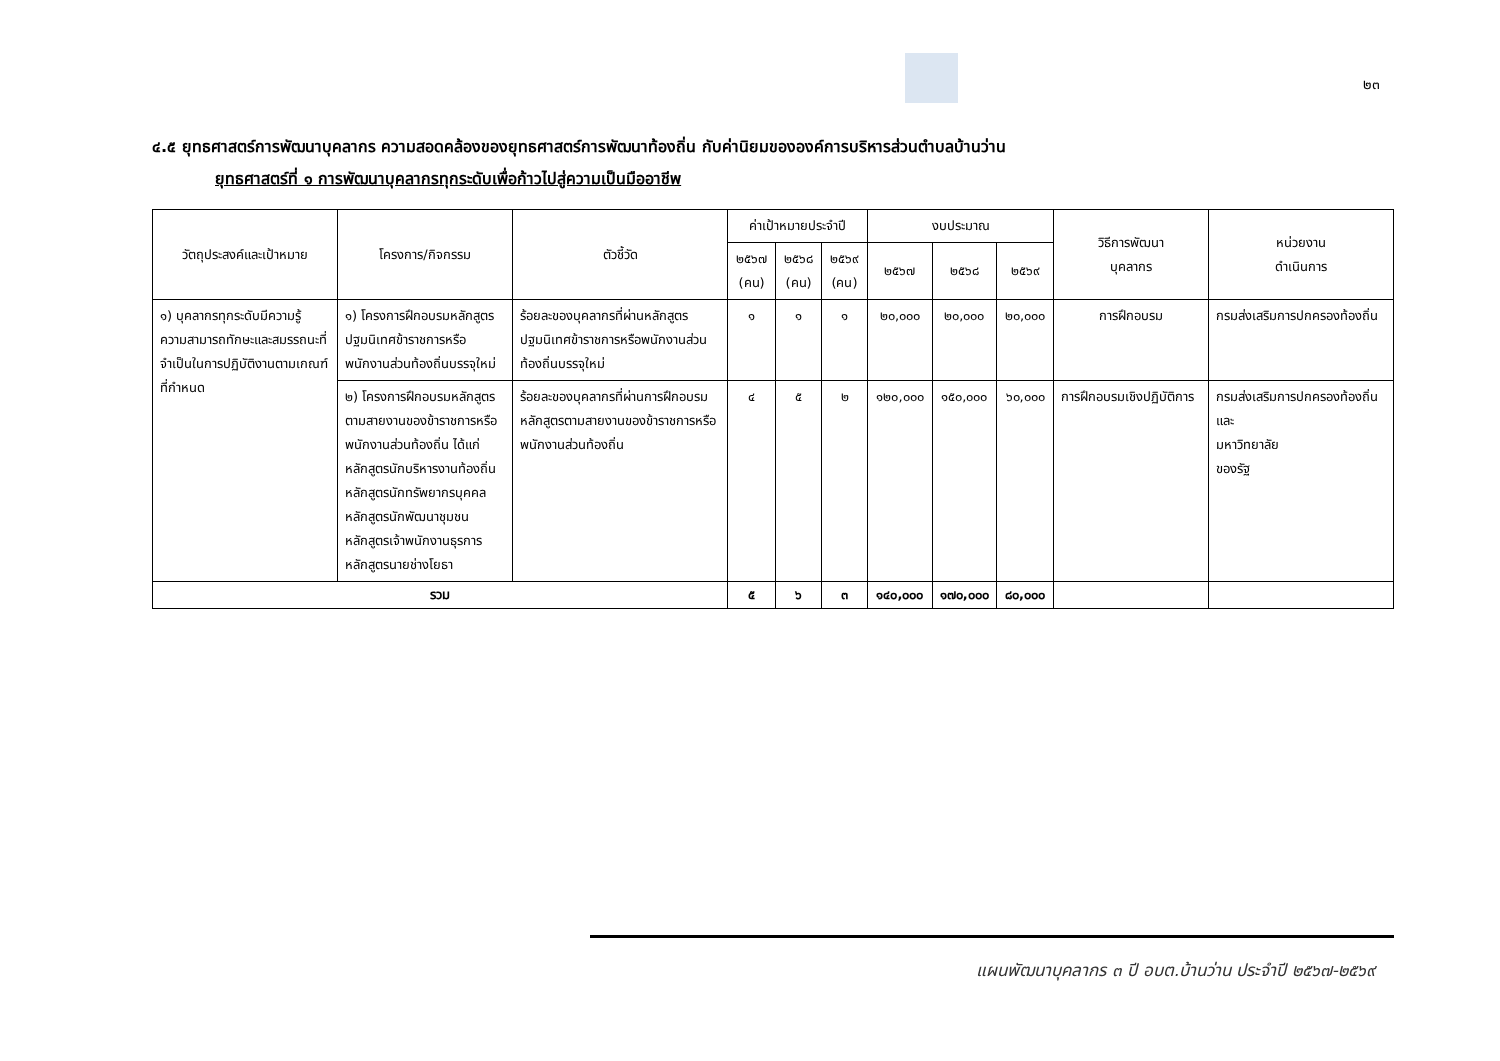๒๓
๔.๕ ยุทธศาสตร์การพัฒนาบุคลากร ความสอดคล้องของยุทธศาสตร์การพัฒนาท้องถิ่น กับค่านิยมขององค์การบริหารส่วนตำบลบ้านว่าน
ยุทธศาสตร์ที่ ๑ การพัฒนาบุคลากรทุกระดับเพื่อก้าวไปสู่ความเป็นมืออาชีพ
| วัตถุประสงค์และเป้าหมาย | โครงการ/กิจกรรม | ตัวชี้วัด | ค่าเป้าหมายประจำปี | | | งบประมาณ | | | วิธีการพัฒนา บุคลากร | หน่วยงาน ดำเนินการ |
| --- | --- | --- | --- | --- | --- | --- | --- | --- | --- | --- |
| | | | ๒๕๖๗ (คน) | ๒๕๖๘ (คน) | ๒๕๖๙ (คน) | ๒๕๖๗ | ๒๕๖๘ | ๒๕๖๙ | | |
| ๑) บุคลากรทุกระดับมีความรู้ ความสามารถทักษะและสมรรถนะที่จำเป็นในการปฏิบัติงานตามเกณฑ์ที่กำหนด | ๑) โครงการฝึกอบรมหลักสูตรปฐมนิเทศข้าราชการหรือพนักงานส่วนท้องถิ่นบรรจุใหม่ | ร้อยละของบุคลากรที่ผ่านหลักสูตรปฐมนิเทศข้าราชการหรือพนักงานส่วนท้องถิ่นบรรจุใหม่ | ๑ | ๑ | ๑ | ๒๐,๐๐๐ | ๒๐,๐๐๐ | ๒๐,๐๐๐ | การฝึกอบรม | กรมส่งเสริมการปกครองท้องถิ่น |
| | ๒) โครงการฝึกอบรมหลักสูตรตามสายงานของข้าราชการหรือพนักงานส่วนท้องถิ่น ได้แก่ หลักสูตรนักบริหารงานท้องถิ่น หลักสูตรนักทรัพยากรบุคคล หลักสูตรนักพัฒนาชุมชน หลักสูตรเจ้าพนักงานธุรการ หลักสูตรนายช่างโยธา | ร้อยละของบุคลากรที่ผ่านการฝึกอบรมหลักสูตรตามสายงานของข้าราชการหรือพนักงานส่วนท้องถิ่น | ๔ | ๕ | ๒ | ๑๒๐,๐๐๐ | ๑๕๐,๐๐๐ | ๖๐,๐๐๐ | การฝึกอบรมเชิงปฏิบัติการ | กรมส่งเสริมการปกครองท้องถิ่น และ มหาวิทยาลัย ของรัฐ |
| รวม | | | ๕ | ๖ | ๓ | ๑๔๐,๐๐๐ | ๑๗๐,๐๐๐ | ๘๐,๐๐๐ | | |
แผนพัฒนาบุคลากร ๓ ปี อบต.บ้านว่าน ประจำปี ๒๕๖๗-๒๕๖๙